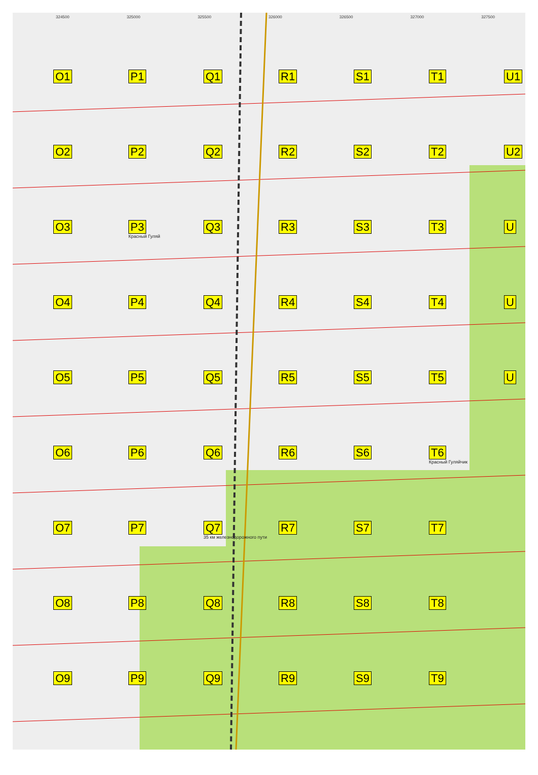324500 325000 325500 326000 326500 327000 327500
O1
P1
Q1
R1
S1
T1
U1
O2
P2
Q2
R2
S2
T2
U2
O3
P3
Красный Гуляй
Q3
R3
S3
T3
U
O4
P4
Q4
R4
S4
T4
U
O5
P5
Q5
R5
S5
T5
U
O6
P6
Q6
R6
S6
T6
Красный Гуляйчик
O7
P7
Q7
35 км железнодорожного пути
R7
S7
T7
O8
P8
Q8
R8
S8
T8
O9
P9
Q9
R9
S9
T9